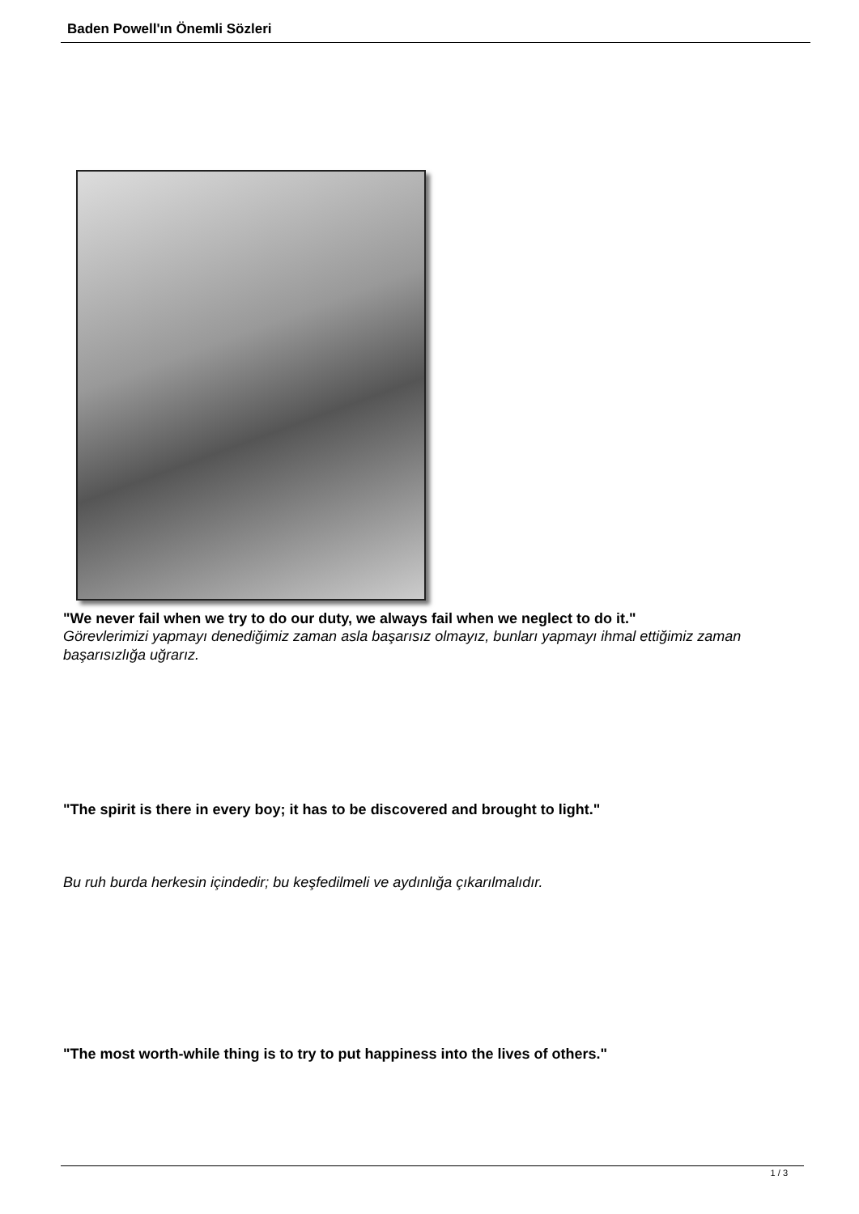Baden Powell'ın Önemli Sözleri
"We never fail when we try to do our duty, we always fail when we neglect to do it."
Görevlerimizi yapmayı denediğimiz zaman asla başarısız olmayız, bunları yapmayı ihmal ettiğimiz zaman başarısızlığa uğrarız.
"The spirit is there in every boy; it has to be discovered and brought to light."
Bu ruh burda herkesin içindedir; bu keşfedilmeli ve aydınlığa çıkarılmalıdır.
"The most worth-while thing is to try to put happiness into the lives of others."
1 / 3